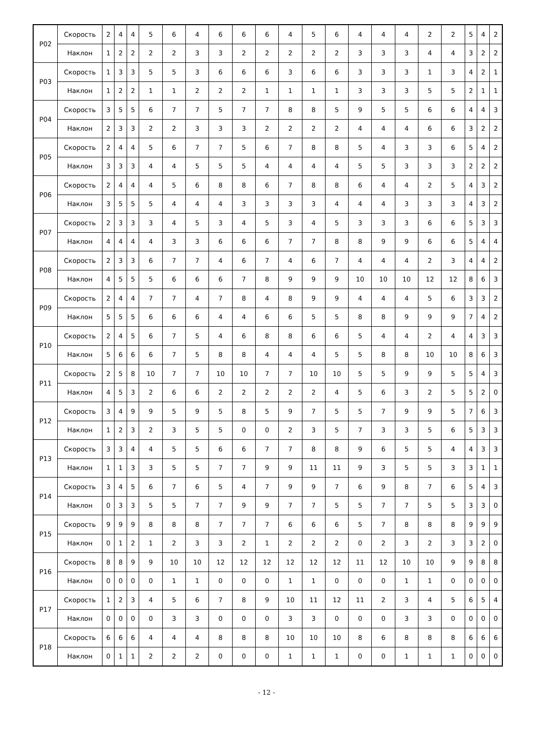| P02 | Скорость | 2 | 4 | 4 | 5 | 6 | 4 | 6 | 6 | 6 | 4 | 5 | 6 | 4 | 4 | 4 | 2 | 2 | 5 | 4 | 2 |
| | Наклон | 1 | 2 | 2 | 2 | 2 | 3 | 3 | 2 | 2 | 2 | 2 | 2 | 3 | 3 | 3 | 4 | 4 | 3 | 2 | 2 |
| P03 | Скорость | 1 | 3 | 3 | 5 | 5 | 3 | 6 | 6 | 6 | 3 | 6 | 6 | 3 | 3 | 3 | 1 | 3 | 4 | 2 | 1 |
| | Наклон | 1 | 2 | 2 | 1 | 1 | 2 | 2 | 2 | 1 | 1 | 1 | 1 | 3 | 3 | 3 | 5 | 5 | 2 | 1 | 1 |
| P04 | Скорость | 3 | 5 | 5 | 6 | 7 | 7 | 5 | 7 | 7 | 8 | 8 | 5 | 9 | 5 | 5 | 6 | 6 | 4 | 4 | 3 |
| | Наклон | 2 | 3 | 3 | 2 | 2 | 3 | 3 | 3 | 2 | 2 | 2 | 2 | 4 | 4 | 4 | 6 | 6 | 3 | 2 | 2 |
| P05 | Скорость | 2 | 4 | 4 | 5 | 6 | 7 | 7 | 5 | 6 | 7 | 8 | 8 | 5 | 4 | 3 | 3 | 6 | 5 | 4 | 2 |
| | Наклон | 3 | 3 | 3 | 4 | 4 | 5 | 5 | 5 | 4 | 4 | 4 | 4 | 5 | 5 | 3 | 3 | 3 | 2 | 2 | 2 |
| P06 | Скорость | 2 | 4 | 4 | 4 | 5 | 6 | 8 | 8 | 6 | 7 | 8 | 8 | 6 | 4 | 4 | 2 | 5 | 4 | 3 | 2 |
| | Наклон | 3 | 5 | 5 | 5 | 4 | 4 | 4 | 3 | 3 | 3 | 3 | 4 | 4 | 4 | 3 | 3 | 3 | 4 | 3 | 2 |
| P07 | Скорость | 2 | 3 | 3 | 3 | 4 | 5 | 3 | 4 | 5 | 3 | 4 | 5 | 3 | 3 | 3 | 6 | 6 | 5 | 3 | 3 |
| | Наклон | 4 | 4 | 4 | 4 | 3 | 3 | 6 | 6 | 6 | 7 | 7 | 8 | 8 | 9 | 9 | 6 | 6 | 5 | 4 | 4 |
| P08 | Скорость | 2 | 3 | 3 | 6 | 7 | 7 | 4 | 6 | 7 | 4 | 6 | 7 | 4 | 4 | 4 | 2 | 3 | 4 | 4 | 2 |
| | Наклон | 4 | 5 | 5 | 5 | 6 | 6 | 6 | 7 | 8 | 9 | 9 | 9 | 10 | 10 | 10 | 12 | 12 | 8 | 6 | 3 |
| P09 | Скорость | 2 | 4 | 4 | 7 | 7 | 4 | 7 | 8 | 4 | 8 | 9 | 9 | 4 | 4 | 4 | 5 | 6 | 3 | 3 | 2 |
| | Наклон | 5 | 5 | 5 | 6 | 6 | 6 | 4 | 4 | 6 | 6 | 5 | 5 | 8 | 8 | 9 | 9 | 9 | 7 | 4 | 2 |
| P10 | Скорость | 2 | 4 | 5 | 6 | 7 | 5 | 4 | 6 | 8 | 8 | 6 | 6 | 5 | 4 | 4 | 2 | 4 | 4 | 3 | 3 |
| | Наклон | 5 | 6 | 6 | 6 | 7 | 5 | 8 | 8 | 4 | 4 | 4 | 5 | 5 | 8 | 8 | 10 | 10 | 8 | 6 | 3 |
| P11 | Скорость | 2 | 5 | 8 | 10 | 7 | 7 | 10 | 10 | 7 | 7 | 10 | 10 | 5 | 5 | 9 | 9 | 5 | 5 | 4 | 3 |
| | Наклон | 4 | 5 | 3 | 2 | 6 | 6 | 2 | 2 | 2 | 2 | 2 | 4 | 5 | 6 | 3 | 2 | 5 | 5 | 2 | 0 |
| P12 | Скорость | 3 | 4 | 9 | 9 | 5 | 9 | 5 | 8 | 5 | 9 | 7 | 5 | 5 | 7 | 9 | 9 | 5 | 7 | 6 | 3 |
| | Наклон | 1 | 2 | 3 | 2 | 3 | 5 | 5 | 0 | 0 | 2 | 3 | 5 | 7 | 3 | 3 | 5 | 6 | 5 | 3 | 3 |
| P13 | Скорость | 3 | 3 | 4 | 4 | 5 | 5 | 6 | 6 | 7 | 7 | 8 | 8 | 9 | 6 | 5 | 5 | 4 | 4 | 3 | 3 |
| | Наклон | 1 | 1 | 3 | 3 | 5 | 5 | 7 | 7 | 9 | 9 | 11 | 11 | 9 | 3 | 5 | 5 | 3 | 3 | 1 | 1 |
| P14 | Скорость | 3 | 4 | 5 | 6 | 7 | 6 | 5 | 4 | 7 | 9 | 9 | 7 | 6 | 9 | 8 | 7 | 6 | 5 | 4 | 3 |
| | Наклон | 0 | 3 | 3 | 5 | 5 | 7 | 7 | 9 | 9 | 7 | 7 | 5 | 5 | 7 | 7 | 5 | 5 | 3 | 3 | 0 |
| P15 | Скорость | 9 | 9 | 9 | 8 | 8 | 8 | 7 | 7 | 7 | 6 | 6 | 6 | 5 | 7 | 8 | 8 | 8 | 9 | 9 | 9 |
| | Наклон | 0 | 1 | 2 | 1 | 2 | 3 | 3 | 2 | 1 | 2 | 2 | 2 | 0 | 2 | 3 | 2 | 3 | 3 | 2 | 0 |
| P16 | Скорость | 8 | 8 | 9 | 9 | 10 | 10 | 12 | 12 | 12 | 12 | 12 | 12 | 11 | 12 | 10 | 10 | 9 | 9 | 8 | 8 |
| | Наклон | 0 | 0 | 0 | 0 | 1 | 1 | 0 | 0 | 0 | 1 | 1 | 0 | 0 | 0 | 1 | 1 | 0 | 0 | 0 | 0 |
| P17 | Скорость | 1 | 2 | 3 | 4 | 5 | 6 | 7 | 8 | 9 | 10 | 11 | 12 | 11 | 2 | 3 | 4 | 5 | 6 | 5 | 4 |
| | Наклон | 0 | 0 | 0 | 0 | 3 | 3 | 0 | 0 | 0 | 3 | 3 | 0 | 0 | 0 | 3 | 3 | 0 | 0 | 0 | 0 |
| P18 | Скорость | 6 | 6 | 6 | 4 | 4 | 4 | 8 | 8 | 8 | 10 | 10 | 10 | 8 | 6 | 8 | 8 | 8 | 6 | 6 | 6 |
| | Наклон | 0 | 1 | 1 | 2 | 2 | 2 | 0 | 0 | 0 | 1 | 1 | 1 | 0 | 0 | 1 | 1 | 1 | 0 | 0 | 0 |
- 12 -